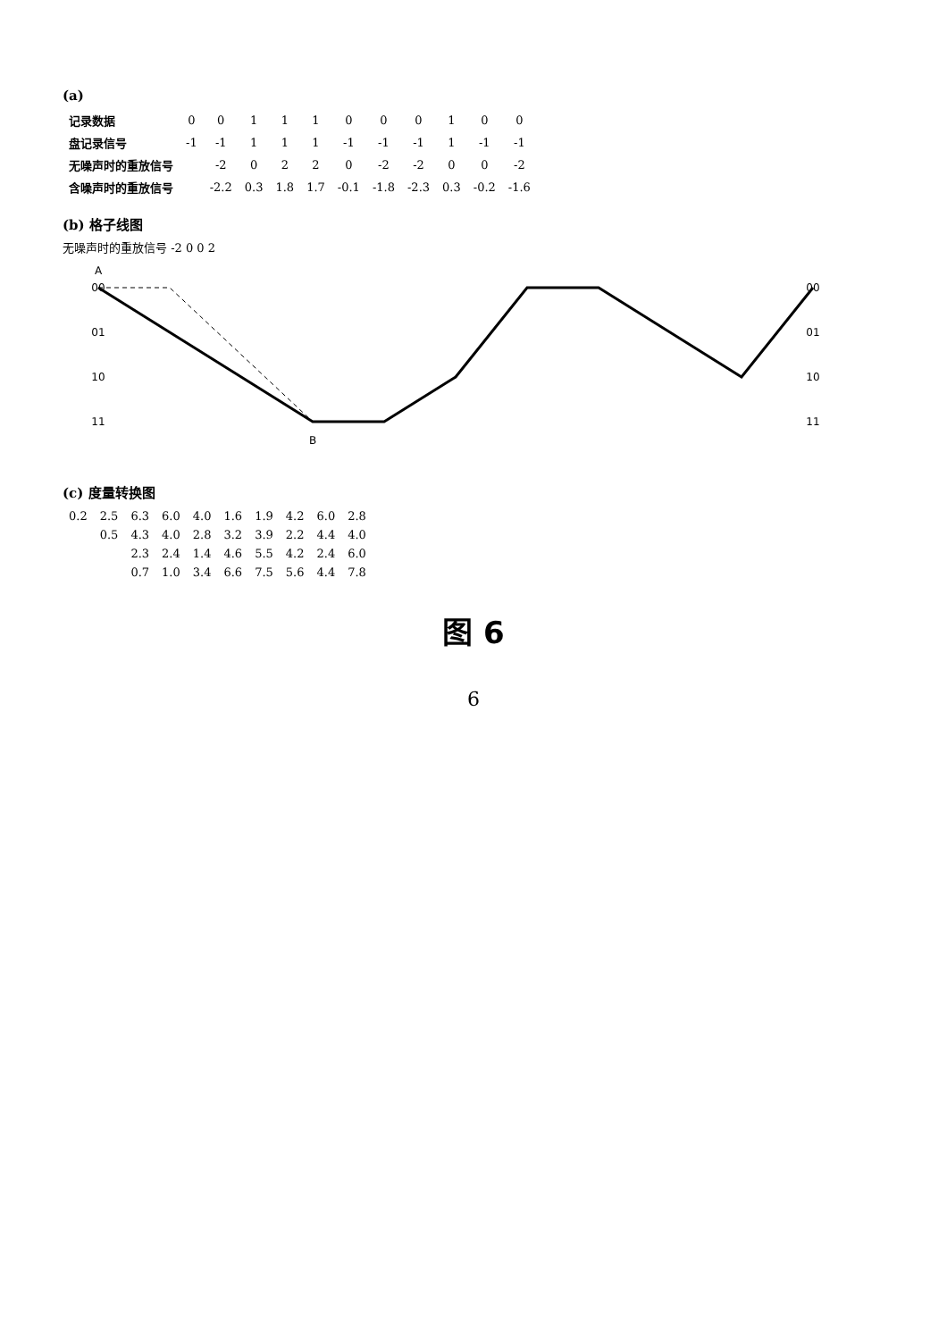(a)
| 记录数据 | 0 | 0 | 1 | 1 | 1 | 0 | 0 | 0 | 1 | 0 | 0 |
| 盘记录信号 | -1 | -1 | 1 | 1 | 1 | -1 | -1 | -1 | 1 | -1 | -1 |
| 无噪声时的重放信号 | | -2 | 0 | 2 | 2 | 0 | -2 | -2 | 0 | 0 | -2 |
| 含噪声时的重放信号 | | -2.2 | 0.3 | 1.8 | 1.7 | -0.1 | -1.8 | -2.3 | 0.3 | -0.2 | -1.6 |
(b) 格子线图
无噪声时的重放信号 -2 0 0 2
A
B
00
01
10
11
00
01
10
11
(c) 度量转换图
| 0.2 | 2.5 | 6.3 | 6.0 | 4.0 | 1.6 | 1.9 | 4.2 | 6.0 | 2.8 |
| | 0.5 | 4.3 | 4.0 | 2.8 | 3.2 | 3.9 | 2.2 | 4.4 | 4.0 |
| | | 2.3 | 2.4 | 1.4 | 4.6 | 5.5 | 4.2 | 2.4 | 6.0 |
| | | 0.7 | 1.0 | 3.4 | 6.6 | 7.5 | 5.6 | 4.4 | 7.8 |
图 6
6